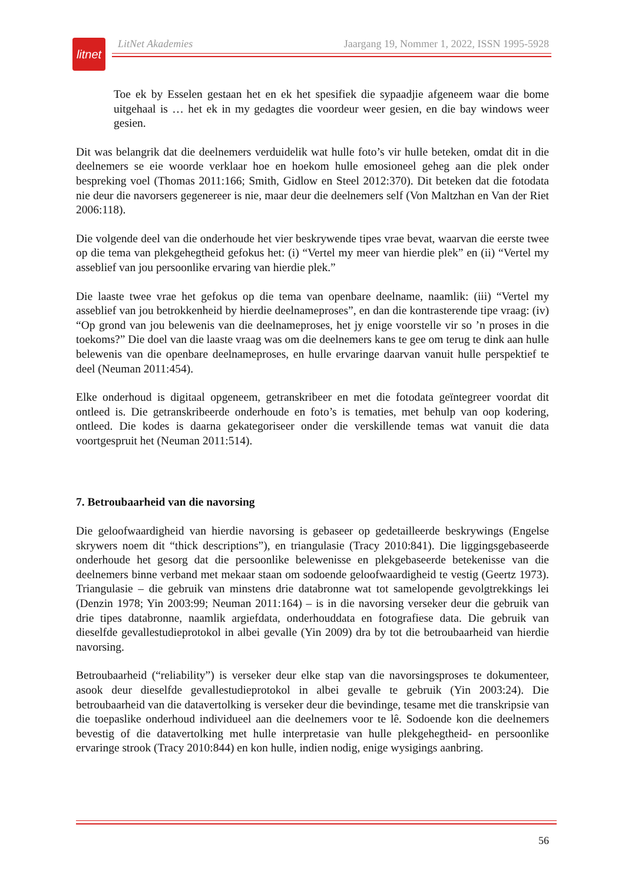litnet
LitNet Akademies Jaargang 19, Nommer 1, 2022, ISSN 1995-5928
Toe ek by Esselen gestaan het en ek het spesifiek die sypaadjie afgeneem waar die bome uitgehaal is … het ek in my gedagtes die voordeur weer gesien, en die bay windows weer gesien.
Dit was belangrik dat die deelnemers verduidelik wat hulle foto’s vir hulle beteken, omdat dit in die deelnemers se eie woorde verklaar hoe en hoekom hulle emosioneel geheg aan die plek onder bespreking voel (Thomas 2011:166; Smith, Gidlow en Steel 2012:370). Dit beteken dat die fotodata nie deur die navorsers gegenereer is nie, maar deur die deelnemers self (Von Maltzhan en Van der Riet 2006:118).
Die volgende deel van die onderhoude het vier beskrywende tipes vrae bevat, waarvan die eerste twee op die tema van plekgehegtheid gefokus het: (i) “Vertel my meer van hierdie plek” en (ii) “Vertel my asseblief van jou persoonlike ervaring van hierdie plek.”
Die laaste twee vrae het gefokus op die tema van openbare deelname, naamlik: (iii) “Vertel my asseblief van jou betrokkenheid by hierdie deelnameproses”, en dan die kontrasterende tipe vraag: (iv) “Op grond van jou belewenis van die deelnameproses, het jy enige voorstelle vir so ’n proses in die toekoms?” Die doel van die laaste vraag was om die deelnemers kans te gee om terug te dink aan hulle belewenis van die openbare deelnameproses, en hulle ervaringe daarvan vanuit hulle perspektief te deel (Neuman 2011:454).
Elke onderhoud is digitaal opgeneem, getranskribeer en met die fotodata geïntegreer voordat dit ontleed is. Die getranskribeerde onderhoude en foto’s is tematies, met behulp van oop kodering, ontleed. Die kodes is daarna gekategoriseer onder die verskillende temas wat vanuit die data voortgespruit het (Neuman 2011:514).
7. Betroubaarheid van die navorsing
Die geloofwaardigheid van hierdie navorsing is gebaseer op gedetailleerde beskrywings (Engelse skrywers noem dit “thick descriptions”), en triangulasie (Tracy 2010:841). Die liggingsgebaseerde onderhoude het gesorg dat die persoonlike belewenisse en plekgebaseerde betekenisse van die deelnemers binne verband met mekaar staan om sodoende geloofwaardigheid te vestig (Geertz 1973). Triangulasie – die gebruik van minstens drie databronne wat tot samelopende gevolgtrekkings lei (Denzin 1978; Yin 2003:99; Neuman 2011:164) – is in die navorsing verseker deur die gebruik van drie tipes databronne, naamlik argiefdata, onderhouddata en fotografiese data. Die gebruik van dieselfde gevallestudieprotokol in albei gevalle (Yin 2009) dra by tot die betroubaarheid van hierdie navorsing.
Betroubaarheid (“reliability”) is verseker deur elke stap van die navorsingsproses te dokumenteer, asook deur dieselfde gevallestudieprotokol in albei gevalle te gebruik (Yin 2003:24). Die betroubaarheid van die datavertolking is verseker deur die bevindinge, tesame met die transkripsie van die toepaslike onderhoud individueel aan die deelnemers voor te lê. Sodoende kon die deelnemers bevestig of die datavertolking met hulle interpretasie van hulle plekgehegtheid- en persoonlike ervaringe strook (Tracy 2010:844) en kon hulle, indien nodig, enige wysigings aanbring.
56